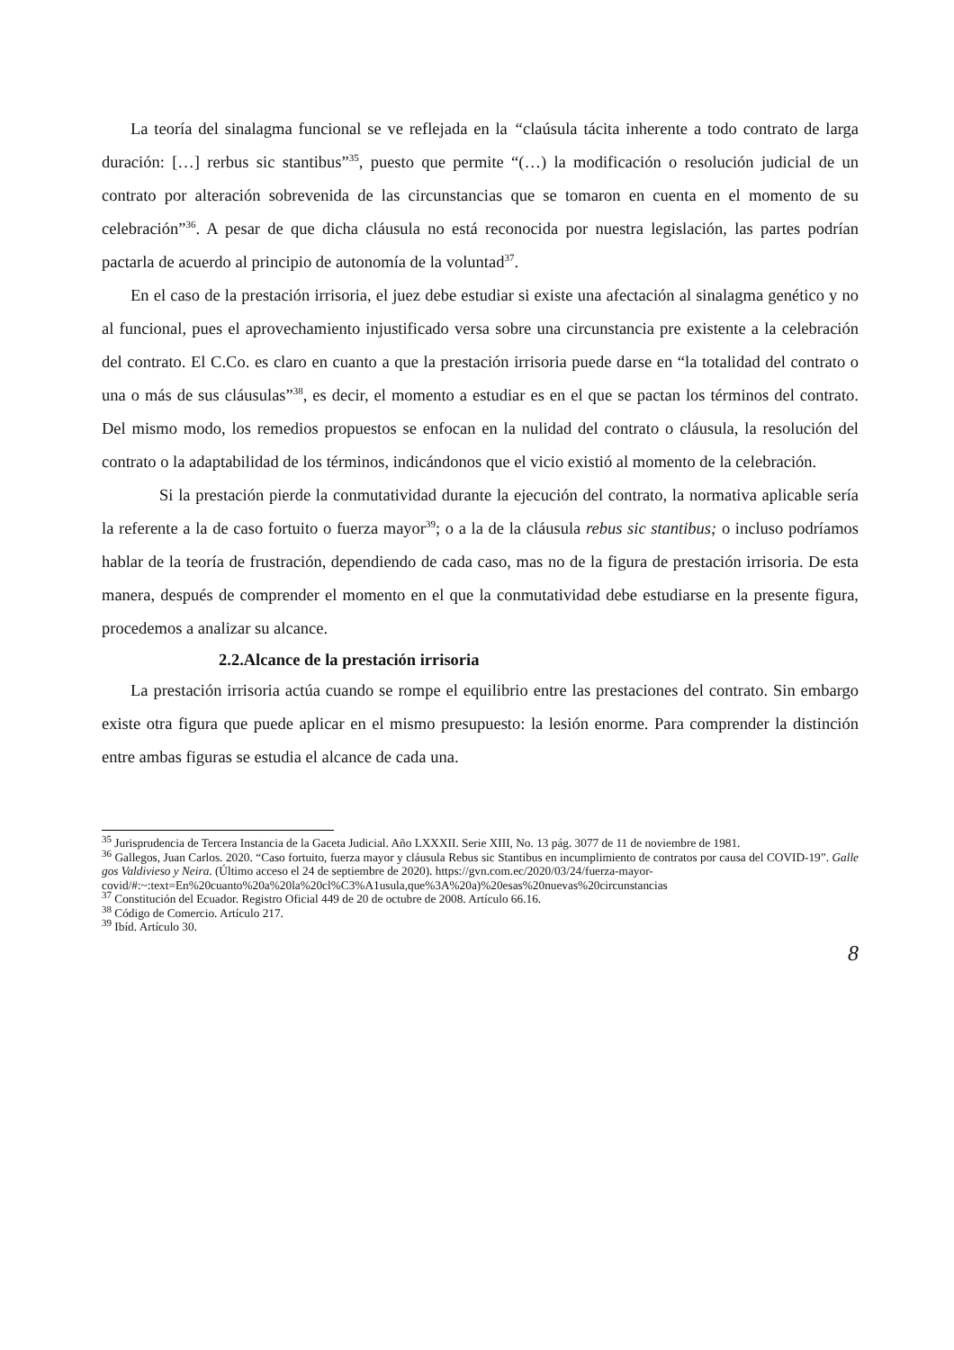La teoría del sinalagma funcional se ve reflejada en la “claúsula tácita inherente a todo contrato de larga duración: […] rerbus sic stantibus”<sup>35</sup>, puesto que permite “(…) la modificación o resolución judicial de un contrato por alteración sobrevenida de las circunstancias que se tomaron en cuenta en el momento de su celebración”<sup>36</sup>. A pesar de que dicha cláusula no está reconocida por nuestra legislación, las partes podrían pactarla de acuerdo al principio de autonomía de la voluntad<sup>37</sup>.
En el caso de la prestación irrisoria, el juez debe estudiar si existe una afectación al sinalagma genético y no al funcional, pues el aprovechamiento injustificado versa sobre una circunstancia pre existente a la celebración del contrato. El C.Co. es claro en cuanto a que la prestación irrisoria puede darse en “la totalidad del contrato o una o más de sus cláusulas”<sup>38</sup>, es decir, el momento a estudiar es en el que se pactan los términos del contrato. Del mismo modo, los remedios propuestos se enfocan en la nulidad del contrato o cláusula, la resolución del contrato o la adaptabilidad de los términos, indicándonos que el vicio existió al momento de la celebración.
Si la prestación pierde la conmutatividad durante la ejecución del contrato, la normativa aplicable sería la referente a la de caso fortuito o fuerza mayor<sup>39</sup>; o a la de la cláusula rebus sic stantibus; o incluso podríamos hablar de la teoría de frustración, dependiendo de cada caso, mas no de la figura de prestación irrisoria. De esta manera, después de comprender el momento en el que la conmutatividad debe estudiarse en la presente figura, procedemos a analizar su alcance.
2.2.Alcance de la prestación irrisoria
La prestación irrisoria actúa cuando se rompe el equilibrio entre las prestaciones del contrato. Sin embargo existe otra figura que puede aplicar en el mismo presupuesto: la lesión enorme. Para comprender la distinción entre ambas figuras se estudia el alcance de cada una.
<sup>35</sup> Jurisprudencia de Tercera Instancia de la Gaceta Judicial. Año LXXXII. Serie XIII, No. 13 pág. 3077 de 11 de noviembre de 1981.
<sup>36</sup> Gallegos, Juan Carlos. 2020. “Caso fortuito, fuerza mayor y cláusula Rebus sic Stantibus en incumplimiento de contratos por causa del COVID-19”. Gallegos Valdivieso y Neira. (Último acceso el 24 de septiembre de 2020). https://gvn.com.ec/2020/03/24/fuerza-mayor-
covid/#:~:text=En%20cuanto%20a%20la%20cl%C3%A1usula,que%3A%20a)%20esas%20nuevas%20circunstancias
<sup>37</sup> Constitución del Ecuador. Registro Oficial 449 de 20 de octubre de 2008. Artículo 66.16.
<sup>38</sup> Código de Comercio. Artículo 217.
<sup>39</sup> Ibíd. Artículo 30.
8